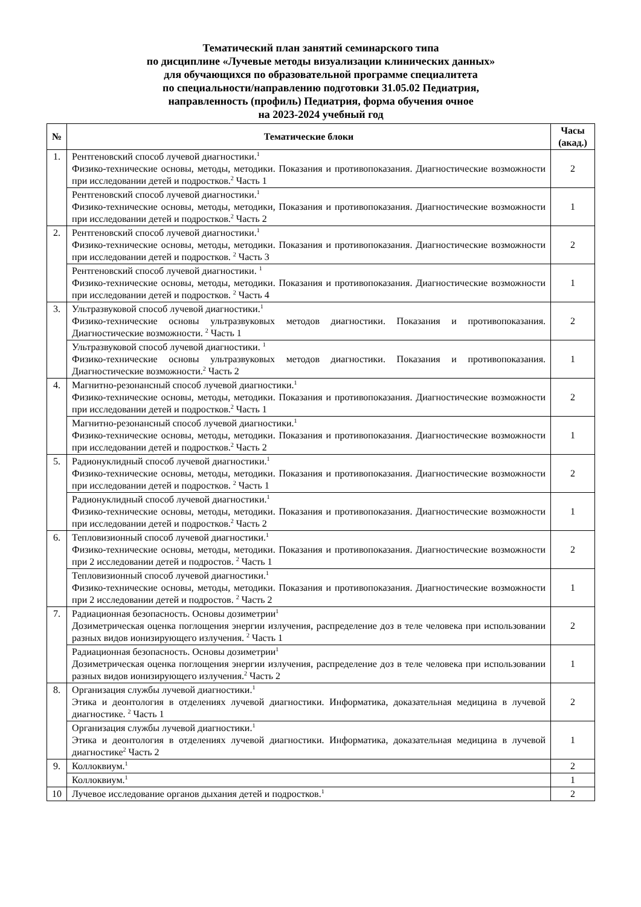Тематический план занятий семинарского типа
по дисциплине «Лучевые методы визуализации клинических данных»
для обучающихся по образовательной программе специалитета
по специальности/направлению подготовки 31.05.02 Педиатрия,
направленность (профиль) Педиатрия, форма обучения очное
на 2023-2024 учебный год
| № | Тематические блоки | Часы (акад.) |
| --- | --- | --- |
| 1. | Рентгеновский способ лучевой диагностики.<sup>1</sup> Физико-технические основы, методы, методики. Показания и противопоказания. Диагностические возможности при исследовании детей и подростков.<sup>2</sup> Часть 1 | 2 |
| | Рентгеновский способ лучевой диагностики.<sup>1</sup> Физико-технические основы, методы, методики, Показания и противопоказания. Диагностические возможности при исследовании детей и подростков.<sup>2</sup> Часть 2 | 1 |
| 2. | Рентгеновский способ лучевой диагностики.<sup>1</sup> Физико-технические основы, методы, методики. Показания и противопоказания. Диагностические возможности при исследовании детей и подростков. <sup>2</sup> Часть 3 | 2 |
| | Рентгеновский способ лучевой диагностики. <sup>1</sup> Физико-технические основы, методы, методики. Показания и противопоказания. Диагностические возможности при исследовании детей и подростков. <sup>2</sup> Часть 4 | 1 |
| 3. | Ультразвуковой способ лучевой диагностики.<sup>1</sup> Физико-технические основы ультразвуковых методов диагностики. Показания и противопоказания. Диагностические возможности. <sup>2</sup> Часть 1 | 2 |
| | Ультразвуковой способ лучевой диагностики. <sup>1</sup> Физико-технические основы ультразвуковых методов диагностики. Показания и противопоказания. Диагностические возможности.<sup>2</sup> Часть 2 | 1 |
| 4. | Магнитно-резонансный способ лучевой диагностики.<sup>1</sup> Физико-технические основы, методы, методики. Показания и противопоказания. Диагностические возможности при исследовании детей и подростков.<sup>2</sup> Часть 1 | 2 |
| | Магнитно-резонансный способ лучевой диагностики.<sup>1</sup> Физико-технические основы, методы, методики. Показания и противопоказания. Диагностические возможности при исследовании детей и подростков.<sup>2</sup> Часть 2 | 1 |
| 5. | Радионуклидный способ лучевой диагностики.<sup>1</sup> Физико-технические основы, методы, методики. Показания и противопоказания. Диагностические возможности при исследовании детей и подростков. <sup>2</sup> Часть 1 | 2 |
| | Радионуклидный способ лучевой диагностики.<sup>1</sup> Физико-технические основы, методы, методики. Показания и противопоказания. Диагностические возможности при исследовании детей и подростков.<sup>2</sup> Часть 2 | 1 |
| 6. | Тепловизионный способ лучевой диагностики.<sup>1</sup> Физико-технические основы, методы, методики. Показания и противопоказания. Диагностические возможности при 2 исследовании детей и подростов. <sup>2</sup> Часть 1 | 2 |
| | Тепловизионный способ лучевой диагностики.<sup>1</sup> Физико-технические основы, методы, методики. Показания и противопоказания. Диагностические возможности при 2 исследовании детей и подростов. <sup>2</sup> Часть 2 | 1 |
| 7. | Радиационная безопасность. Основы дозиметрии<sup>1</sup> Дозиметрическая оценка поглощения энергии излучения, распределение доз в теле человека при использовании разных видов ионизирующего излучения. <sup>2</sup> Часть 1 | 2 |
| | Радиационная безопасность. Основы дозиметрии<sup>1</sup> Дозиметрическая оценка поглощения энергии излучения, распределение доз в теле человека при использовании разных видов ионизирующего излучения.<sup>2</sup> Часть 2 | 1 |
| 8. | Организация службы лучевой диагностики.<sup>1</sup> Этика и деонтология в отделениях лучевой диагностики. Информатика, доказательная медицина в лучевой диагностике. <sup>2</sup> Часть 1 | 2 |
| | Организация службы лучевой диагностики.<sup>1</sup> Этика и деонтология в отделениях лучевой диагностики. Информатика, доказательная медицина в лучевой диагностике<sup>2</sup> Часть 2 | 1 |
| 9. | Коллоквиум.<sup>1</sup> | 2 |
| | Коллоквиум.<sup>1</sup> | 1 |
| 10 | Лучевое исследование органов дыхания детей и подростков.<sup>1</sup> | 2 |